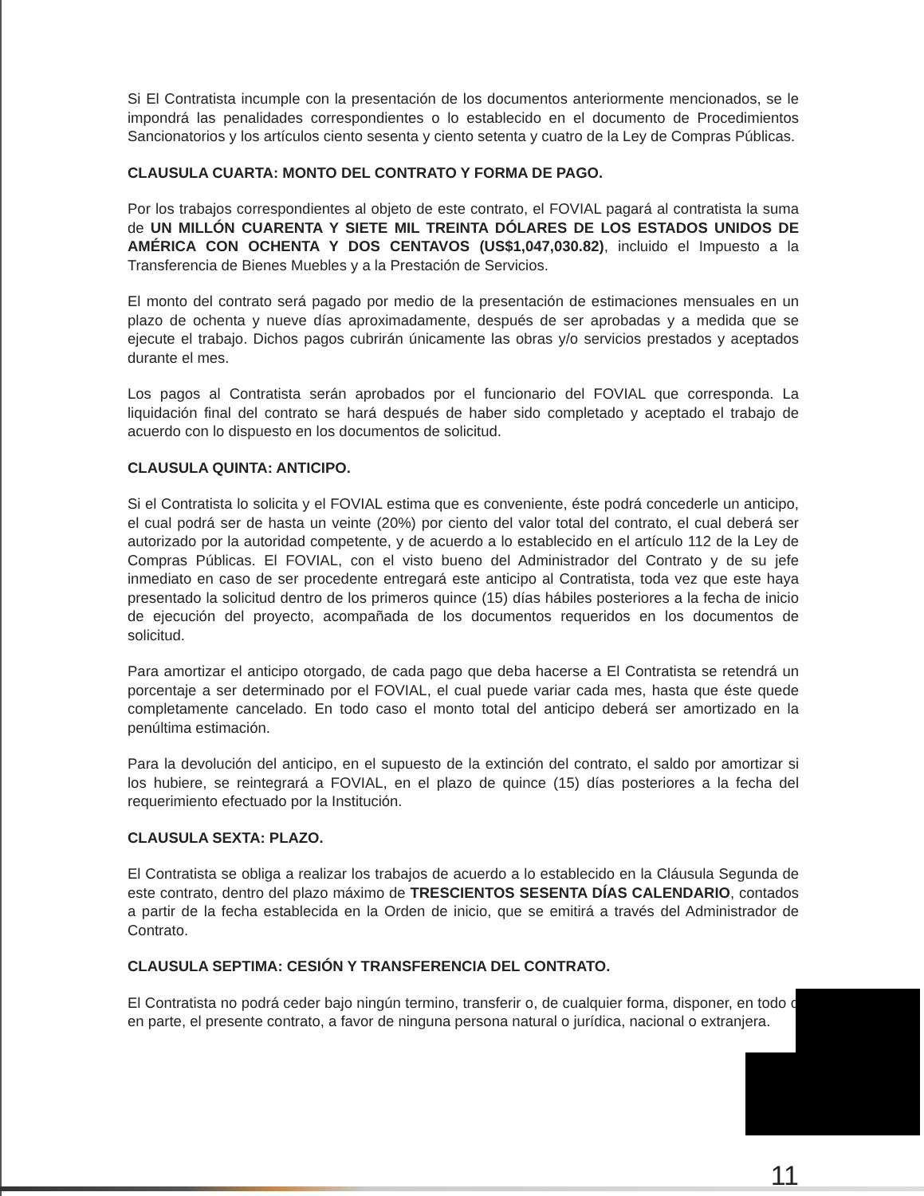Si El Contratista incumple con la presentación de los documentos anteriormente mencionados, se le impondrá las penalidades correspondientes o lo establecido en el documento de Procedimientos Sancionatorios y los artículos ciento sesenta y ciento setenta y cuatro de la Ley de Compras Públicas.
CLAUSULA CUARTA: MONTO DEL CONTRATO Y FORMA DE PAGO.
Por los trabajos correspondientes al objeto de este contrato, el FOVIAL pagará al contratista la suma de UN MILLÓN CUARENTA Y SIETE MIL TREINTA DÓLARES DE LOS ESTADOS UNIDOS DE AMÉRICA CON OCHENTA Y DOS CENTAVOS (US$1,047,030.82), incluido el Impuesto a la Transferencia de Bienes Muebles y a la Prestación de Servicios.
El monto del contrato será pagado por medio de la presentación de estimaciones mensuales en un plazo de ochenta y nueve días aproximadamente, después de ser aprobadas y a medida que se ejecute el trabajo. Dichos pagos cubrirán únicamente las obras y/o servicios prestados y aceptados durante el mes.
Los pagos al Contratista serán aprobados por el funcionario del FOVIAL que corresponda. La liquidación final del contrato se hará después de haber sido completado y aceptado el trabajo de acuerdo con lo dispuesto en los documentos de solicitud.
CLAUSULA QUINTA: ANTICIPO.
Si el Contratista lo solicita y el FOVIAL estima que es conveniente, éste podrá concederle un anticipo, el cual podrá ser de hasta un veinte (20%) por ciento del valor total del contrato, el cual deberá ser autorizado por la autoridad competente, y de acuerdo a lo establecido en el artículo 112 de la Ley de Compras Públicas. El FOVIAL, con el visto bueno del Administrador del Contrato y de su jefe inmediato en caso de ser procedente entregará este anticipo al Contratista, toda vez que este haya presentado la solicitud dentro de los primeros quince (15) días hábiles posteriores a la fecha de inicio de ejecución del proyecto, acompañada de los documentos requeridos en los documentos de solicitud.
Para amortizar el anticipo otorgado, de cada pago que deba hacerse a El Contratista se retendrá un porcentaje a ser determinado por el FOVIAL, el cual puede variar cada mes, hasta que éste quede completamente cancelado. En todo caso el monto total del anticipo deberá ser amortizado en la penúltima estimación.
Para la devolución del anticipo, en el supuesto de la extinción del contrato, el saldo por amortizar si los hubiere, se reintegrará a FOVIAL, en el plazo de quince (15) días posteriores a la fecha del requerimiento efectuado por la Institución.
CLAUSULA SEXTA: PLAZO.
El Contratista se obliga a realizar los trabajos de acuerdo a lo establecido en la Cláusula Segunda de este contrato, dentro del plazo máximo de TRESCIENTOS SESENTA DÍAS CALENDARIO, contados a partir de la fecha establecida en la Orden de inicio, que se emitirá a través del Administrador de Contrato.
CLAUSULA SEPTIMA: CESIÓN Y TRANSFERENCIA DEL CONTRATO.
El Contratista no podrá ceder bajo ningún termino, transferir o, de cualquier forma, disponer, en todo o en parte, el presente contrato, a favor de ninguna persona natural o jurídica, nacional o extranjera.
11